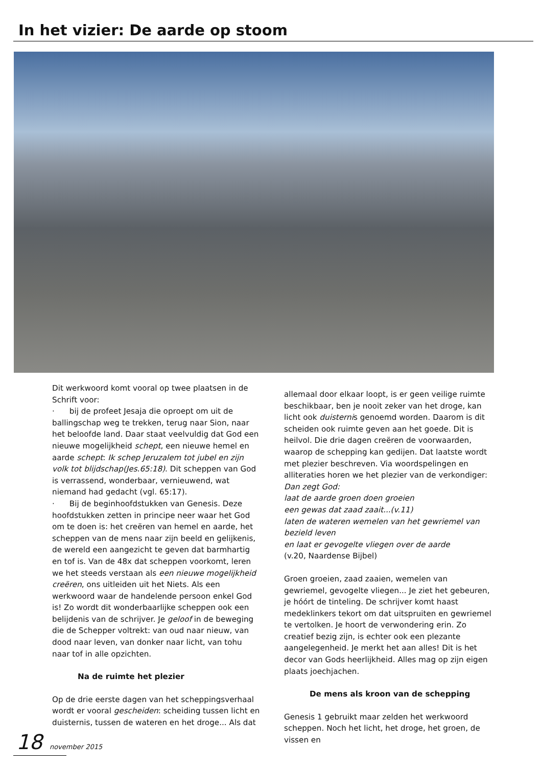In het vizier: De aarde op stoom
Dit werkwoord komt vooral op twee plaatsen in de Schrift voor:
· bij de profeet Jesaja die oproept om uit de ballingschap weg te trekken, terug naar Sion, naar het beloofde land. Daar staat veelvuldig dat God een nieuwe mogelijkheid schept, een nieuwe hemel en aarde schept: Ik schep Jeruzalem tot jubel en zijn volk tot blijdschap(Jes.65:18). Dit scheppen van God is verrassend, wonderbaar, vernieuwend, wat niemand had gedacht (vgl. 65:17).
· Bij de beginhoofdstukken van Genesis. Deze hoofdstukken zetten in principe neer waar het God om te doen is: het creëren van hemel en aarde, het scheppen van de mens naar zijn beeld en gelijkenis, de wereld een aangezicht te geven dat barmhartig en tof is. Van de 48x dat scheppen voorkomt, leren we het steeds verstaan als een nieuwe mogelijkheid creëren, ons uitleiden uit het Niets. Als een werkwoord waar de handelende persoon enkel God is! Zo wordt dit wonderbaarlijke scheppen ook een belijdenis van de schrijver. Je geloof in de beweging die de Schepper voltrekt: van oud naar nieuw, van dood naar leven, van donker naar licht, van tohu naar tof in alle opzichten.
Na de ruimte het plezier
Op de drie eerste dagen van het scheppingsverhaal wordt er vooral gescheiden: scheiding tussen licht en duisternis, tussen de wateren en het droge... Als dat
allemaal door elkaar loopt, is er geen veilige ruimte beschikbaar, ben je nooit zeker van het droge, kan licht ook duisternis genoemd worden. Daarom is dit scheiden ook ruimte geven aan het goede. Dit is heilvol. Die drie dagen creëren de voorwaarden, waarop de schepping kan gedijen. Dat laatste wordt met plezier beschreven. Via woordspelingen en alliteraties horen we het plezier van de verkondiger:
Dan zegt God:
laat de aarde groen doen groeien
een gewas dat zaad zaait...(v.11)
laten de wateren wemelen van het gewriemel van bezield leven
en laat er gevogelte vliegen over de aarde
(v.20, Naardense Bijbel)
Groen groeien, zaad zaaien, wemelen van gewriemel, gevogelte vliegen... Je ziet het gebeuren, je hóórt de tinteling. De schrijver komt haast medeklinkers tekort om dat uitspruiten en gewriemel te vertolken. Je hoort de verwondering erin. Zo creatief bezig zijn, is echter ook een plezante aangelegenheid. Je merkt het aan alles! Dit is het decor van Gods heerlijkheid. Alles mag op zijn eigen plaats joechjachen.
De mens als kroon van de schepping
Genesis 1 gebruikt maar zelden het werkwoord scheppen. Noch het licht, het droge, het groen, de vissen en
18 november 2015